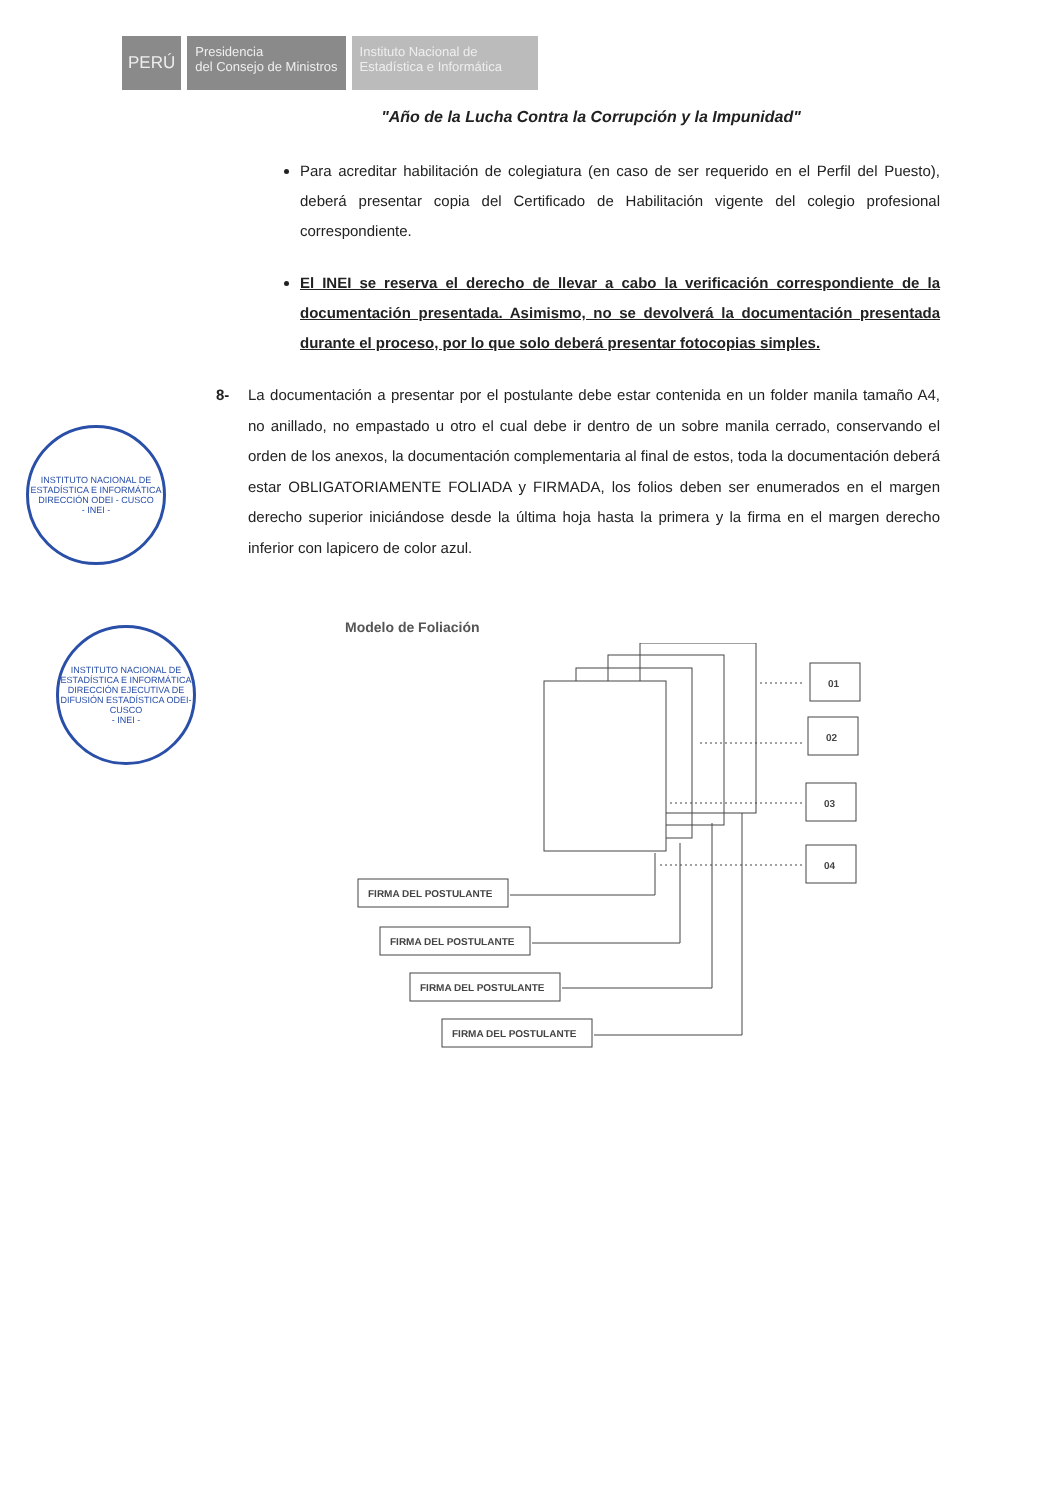PERÚ
Presidencia
del Consejo de Ministros
Instituto Nacional de
Estadística e Informática
"Año de la Lucha Contra la Corrupción y la Impunidad"
Para acreditar habilitación de colegiatura (en caso de ser requerido en el Perfil del Puesto), deberá presentar copia del Certificado de Habilitación vigente del colegio profesional correspondiente.
El INEI se reserva el derecho de llevar a cabo la verificación correspondiente de la documentación presentada. Asimismo, no se devolverá la documentación presentada durante el proceso, por lo que solo deberá presentar fotocopias simples.
8- La documentación a presentar por el postulante debe estar contenida en un folder manila tamaño A4, no anillado, no empastado u otro el cual debe ir dentro de un sobre manila cerrado, conservando el orden de los anexos, la documentación complementaria al final de estos, toda la documentación deberá estar OBLIGATORIAMENTE FOLIADA y FIRMADA, los folios deben ser enumerados en el margen derecho superior iniciándose desde la última hoja hasta la primera y la firma en el margen derecho inferior con lapicero de color azul.
INSTITUTO NACIONAL DE ESTADÍSTICA E INFORMÁTICA
DIRECCIÓN ODEI - CUSCO
- INEI -
INSTITUTO NACIONAL DE ESTADÍSTICA E INFORMÁTICA
DIRECCIÓN EJECUTIVA DE DIFUSIÓN ESTADÍSTICA ODEI-CUSCO
- INEI -
Modelo de Foliación
01
02
03
04
FIRMA DEL POSTULANTE
FIRMA DEL POSTULANTE
FIRMA DEL POSTULANTE
FIRMA DEL POSTULANTE